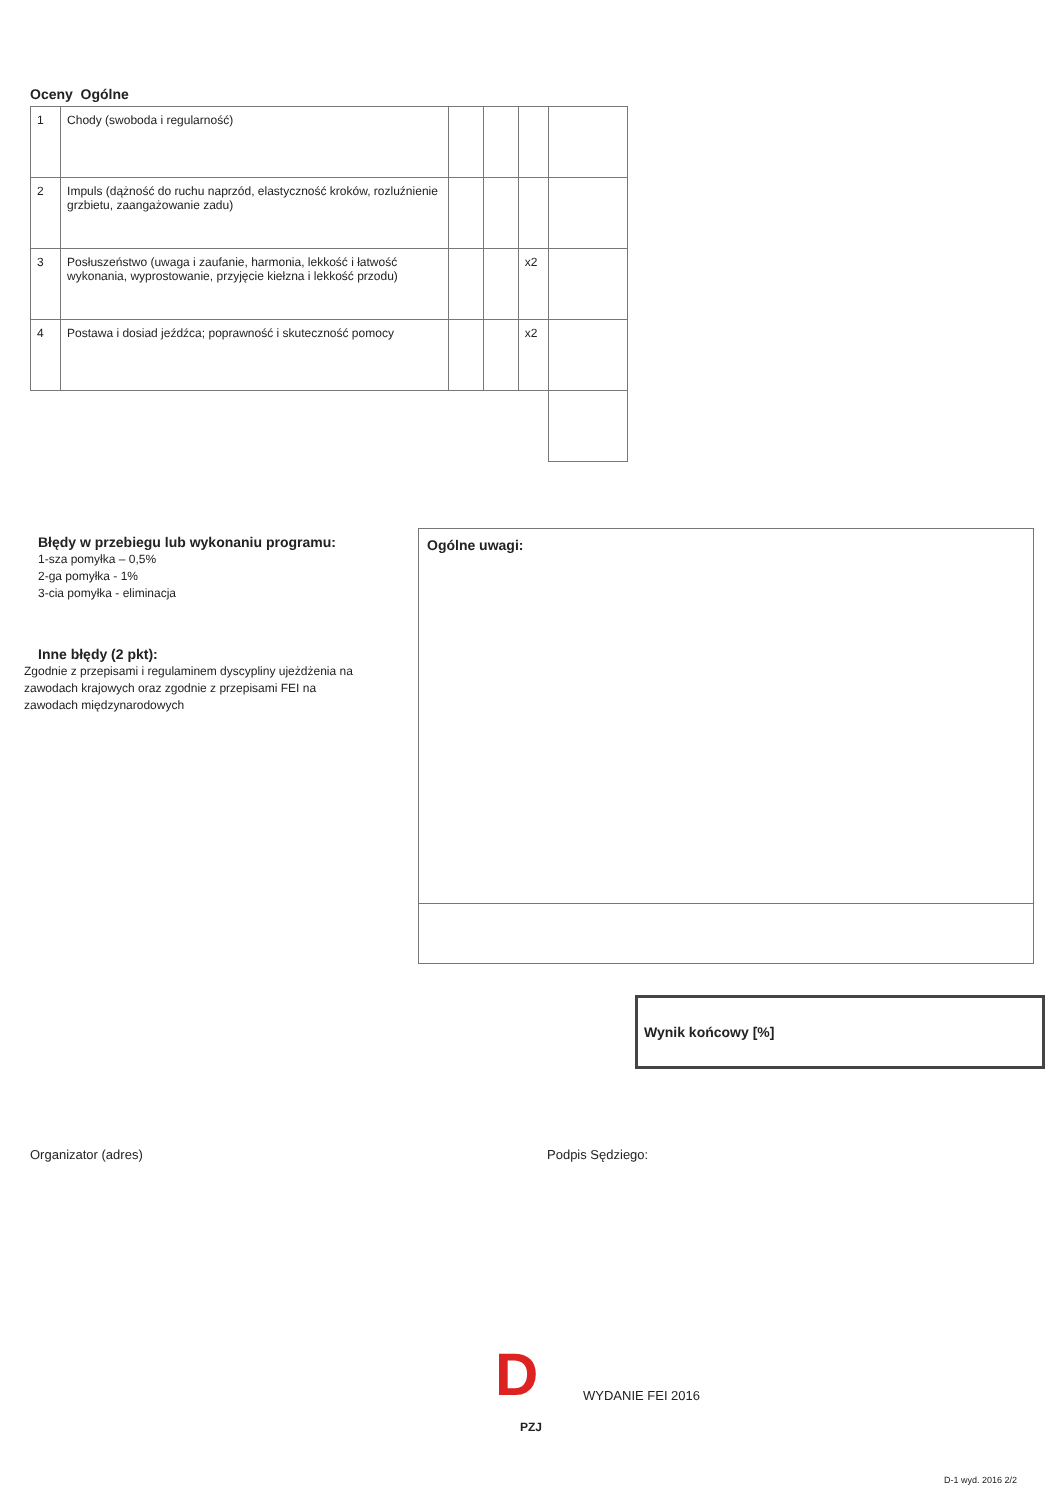Oceny Ogólne
| 1 | Chody (swoboda i regularność) | | | | |
| 2 | Impuls (dążność do ruchu naprzód, elastyczność kroków, rozluźnienie grzbietu, zaangażowanie zadu) | | | | |
| 3 | Posłuszeństwo (uwaga i zaufanie, harmonia, lekkość i łatwość wykonania, wyprostowanie, przyjęcie kiełzna i lekkość przodu) | | | x2 | |
| 4 | Postawa i dosiad jeźdźca; poprawność i skuteczność pomocy | | | x2 | |
Błędy w przebiegu lub wykonaniu programu:
1-sza pomyłka – 0,5%
2-ga pomyłka - 1%
3-cia pomyłka - eliminacja
Inne błędy (2 pkt):
Zgodnie z przepisami i regulaminem dyscypliny ujeżdżenia na zawodach krajowych oraz zgodnie z przepisami FEI na zawodach międzynarodowych
Ogólne uwagi:
Wynik końcowy [%]
Organizator (adres) Podpis Sędziego:
D
PZJ
WYDANIE FEI 2016
D-1 wyd. 2016 2/2